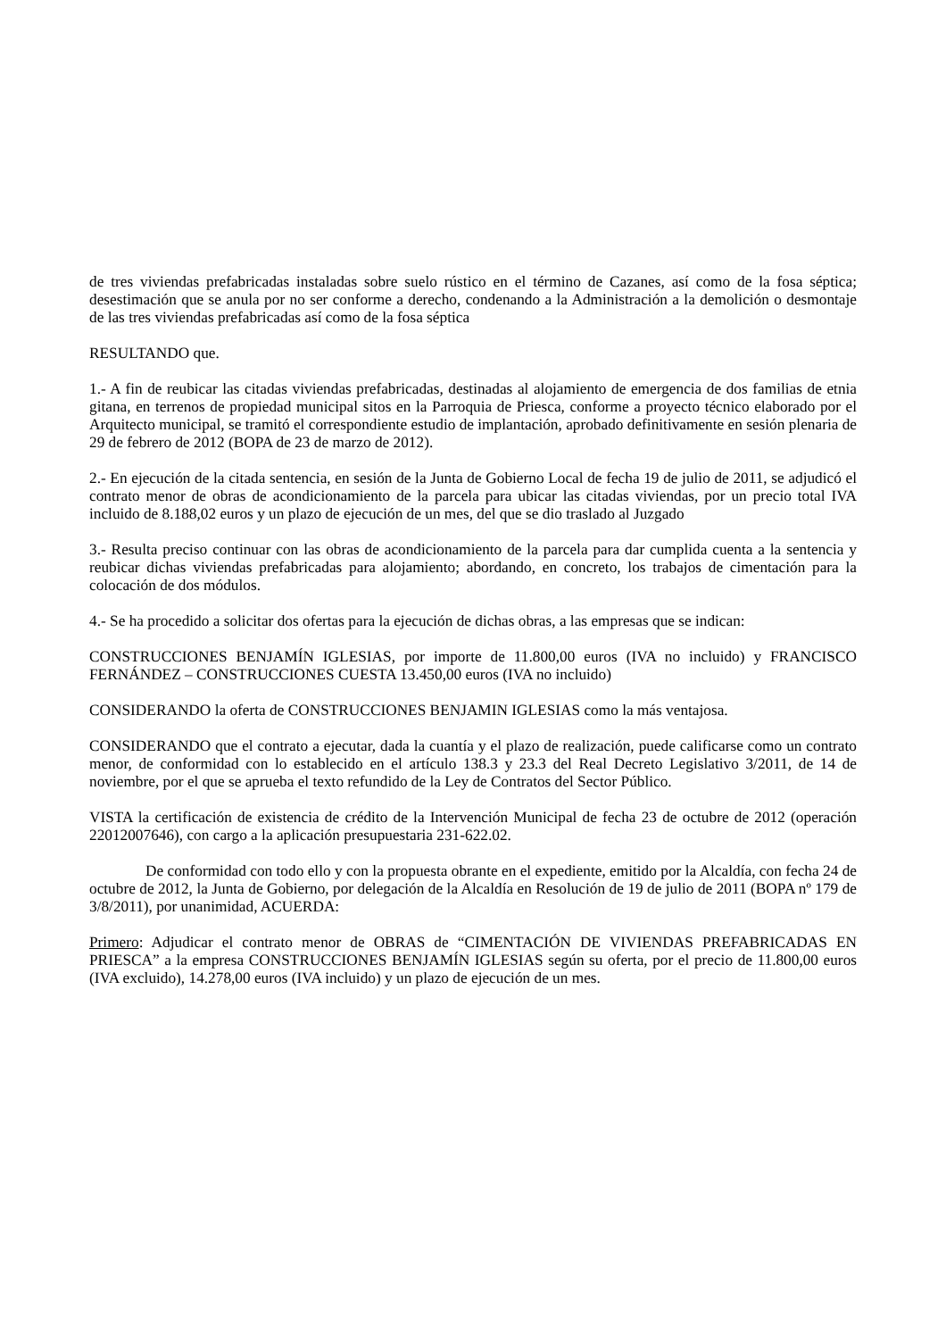de tres viviendas prefabricadas instaladas sobre suelo rústico en el término de Cazanes, así como de la fosa séptica; desestimación que se anula por no ser conforme a derecho, condenando a la Administración a la demolición o desmontaje de las tres viviendas prefabricadas así como de la fosa séptica
RESULTANDO que.
1.- A fin de reubicar las citadas viviendas prefabricadas, destinadas al alojamiento de emergencia de dos familias de etnia gitana, en terrenos de propiedad municipal sitos en la Parroquia de Priesca, conforme a proyecto técnico elaborado por el Arquitecto municipal, se tramitó el correspondiente estudio de implantación, aprobado definitivamente en sesión plenaria de 29 de febrero de 2012 (BOPA de 23 de marzo de 2012).
2.- En ejecución de la citada sentencia, en sesión de la Junta de Gobierno Local de fecha 19 de julio de 2011, se adjudicó el contrato menor de obras de acondicionamiento de la parcela para ubicar las citadas viviendas, por un precio total IVA incluido de 8.188,02 euros y un plazo de ejecución de un mes, del que se dio traslado al Juzgado
3.- Resulta preciso continuar con las obras de acondicionamiento de la parcela para dar cumplida cuenta a la sentencia y reubicar dichas viviendas prefabricadas para alojamiento; abordando, en concreto, los trabajos de cimentación para la colocación de dos módulos.
4.- Se ha procedido a solicitar dos ofertas para la ejecución de dichas obras, a las empresas que se indican:
CONSTRUCCIONES BENJAMÍN IGLESIAS, por importe de 11.800,00 euros (IVA no incluido) y FRANCISCO FERNÁNDEZ – CONSTRUCCIONES CUESTA 13.450,00 euros (IVA no incluido)
CONSIDERANDO la oferta de CONSTRUCCIONES BENJAMIN IGLESIAS como la más ventajosa.
CONSIDERANDO que el contrato a ejecutar, dada la cuantía y el plazo de realización, puede calificarse como un contrato menor, de conformidad con lo establecido en el artículo 138.3 y 23.3 del Real Decreto Legislativo 3/2011, de 14 de noviembre, por el que se aprueba el texto refundido de la Ley de Contratos del Sector Público.
VISTA la certificación de existencia de crédito de la Intervención Municipal de fecha 23 de octubre de 2012 (operación 22012007646), con cargo a la aplicación presupuestaria 231-622.02.
De conformidad con todo ello y con la propuesta obrante en el expediente, emitido por la Alcaldía, con fecha 24 de octubre de 2012, la Junta de Gobierno, por delegación de la Alcaldía en Resolución de 19 de julio de 2011 (BOPA nº 179 de 3/8/2011), por unanimidad, ACUERDA:
Primero: Adjudicar el contrato menor de OBRAS de “CIMENTACIÓN DE VIVIENDAS PREFABRICADAS EN PRIESCA” a la empresa CONSTRUCCIONES BENJAMÍN IGLESIAS según su oferta, por el precio de 11.800,00 euros (IVA excluido), 14.278,00 euros (IVA incluido) y un plazo de ejecución de un mes.